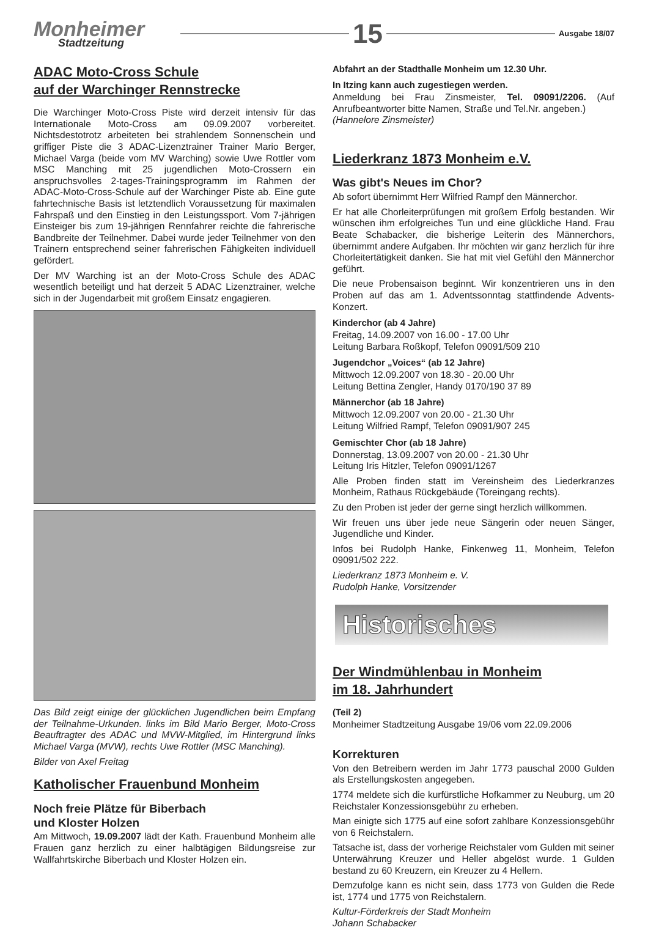Monheimer
Stadtzeitung
15
Ausgabe 18/07
ADAC Moto-Cross Schule
auf der Warchinger Rennstrecke
Die Warchinger Moto-Cross Piste wird derzeit intensiv für das Internationale Moto-Cross am 09.09.2007 vorbereitet. Nichtsdestotrotz arbeiteten bei strahlendem Sonnenschein und griffiger Piste die 3 ADAC-Lizenztrainer Trainer Mario Berger, Michael Varga (beide vom MV Warching) sowie Uwe Rottler vom MSC Manching mit 25 jugendlichen Moto-Crossern ein anspruchsvolles 2-tages-Trainingsprogramm im Rahmen der ADAC-Moto-Cross-Schule auf der Warchinger Piste ab. Eine gute fahrtechnische Basis ist letztendlich Voraussetzung für maximalen Fahrspaß und den Einstieg in den Leistungssport. Vom 7-jährigen Einsteiger bis zum 19-jährigen Rennfahrer reichte die fahrerische Bandbreite der Teilnehmer. Dabei wurde jeder Teilnehmer von den Trainern entsprechend seiner fahrerischen Fähigkeiten individuell gefördert.
Der MV Warching ist an der Moto-Cross Schule des ADAC wesentlich beteiligt und hat derzeit 5 ADAC Lizenztrainer, welche sich in der Jugendarbeit mit großem Einsatz engagieren.
Das Bild zeigt einige der glücklichen Jugendlichen beim Empfang der Teilnahme-Urkunden. links im Bild Mario Berger, Moto-Cross Beauftragter des ADAC und MVW-Mitglied, im Hintergrund links Michael Varga (MVW), rechts Uwe Rottler (MSC Manching).
Bilder von Axel Freitag
Katholischer Frauenbund Monheim
Noch freie Plätze für Biberbach
und Kloster Holzen
Am Mittwoch, 19.09.2007 lädt der Kath. Frauenbund Monheim alle Frauen ganz herzlich zu einer halbtägigen Bildungsreise zur Wallfahrtskirche Biberbach und Kloster Holzen ein.
Abfahrt an der Stadthalle Monheim um 12.30 Uhr.
In Itzing kann auch zugestiegen werden.
Anmeldung bei Frau Zinsmeister, Tel. 09091/2206. (Auf Anrufbeantworter bitte Namen, Straße und Tel.Nr. angeben.)
(Hannelore Zinsmeister)
Liederkranz 1873 Monheim e.V.
Was gibt's Neues im Chor?
Ab sofort übernimmt Herr Wilfried Rampf den Männerchor.
Er hat alle Chorleiterprüfungen mit großem Erfolg bestanden. Wir wünschen ihm erfolgreiches Tun und eine glückliche Hand. Frau Beate Schabacker, die bisherige Leiterin des Männerchors, übernimmt andere Aufgaben. Ihr möchten wir ganz herzlich für ihre Chorleitertätigkeit danken. Sie hat mit viel Gefühl den Männerchor geführt.
Die neue Probensaison beginnt. Wir konzentrieren uns in den Proben auf das am 1. Adventssonntag stattfindende Advents-Konzert.
Kinderchor (ab 4 Jahre)
Freitag, 14.09.2007 von 16.00 - 17.00 Uhr
Leitung Barbara Roßkopf, Telefon 09091/509 210
Jugendchor „Voices“ (ab 12 Jahre)
Mittwoch 12.09.2007 von 18.30 - 20.00 Uhr
Leitung Bettina Zengler, Handy 0170/190 37 89
Männerchor (ab 18 Jahre)
Mittwoch 12.09.2007 von 20.00 - 21.30 Uhr
Leitung Wilfried Rampf, Telefon 09091/907 245
Gemischter Chor (ab 18 Jahre)
Donnerstag, 13.09.2007 von 20.00 - 21.30 Uhr
Leitung Iris Hitzler, Telefon 09091/1267
Alle Proben finden statt im Vereinsheim des Liederkranzes Monheim, Rathaus Rückgebäude (Toreingang rechts).
Zu den Proben ist jeder der gerne singt herzlich willkommen.
Wir freuen uns über jede neue Sängerin oder neuen Sänger, Jugendliche und Kinder.
Infos bei Rudolph Hanke, Finkenweg 11, Monheim, Telefon 09091/502 222.
Liederkranz 1873 Monheim e. V.
Rudolph Hanke, Vorsitzender
Historisches
Der Windmühlenbau in Monheim
im 18. Jahrhundert
(Teil 2)
Monheimer Stadtzeitung Ausgabe 19/06 vom 22.09.2006
Korrekturen
Von den Betreibern werden im Jahr 1773 pauschal 2000 Gulden als Erstellungskosten angegeben.
1774 meldete sich die kurfürstliche Hofkammer zu Neuburg, um 20 Reichstaler Konzessionsgebühr zu erheben.
Man einigte sich 1775 auf eine sofort zahlbare Konzessionsgebühr von 6 Reichstalern.
Tatsache ist, dass der vorherige Reichstaler vom Gulden mit seiner Unterwährung Kreuzer und Heller abgelöst wurde. 1 Gulden bestand zu 60 Kreuzern, ein Kreuzer zu 4 Hellern.
Demzufolge kann es nicht sein, dass 1773 von Gulden die Rede ist, 1774 und 1775 von Reichstalern.
Kultur-Förderkreis der Stadt Monheim
Johann Schabacker